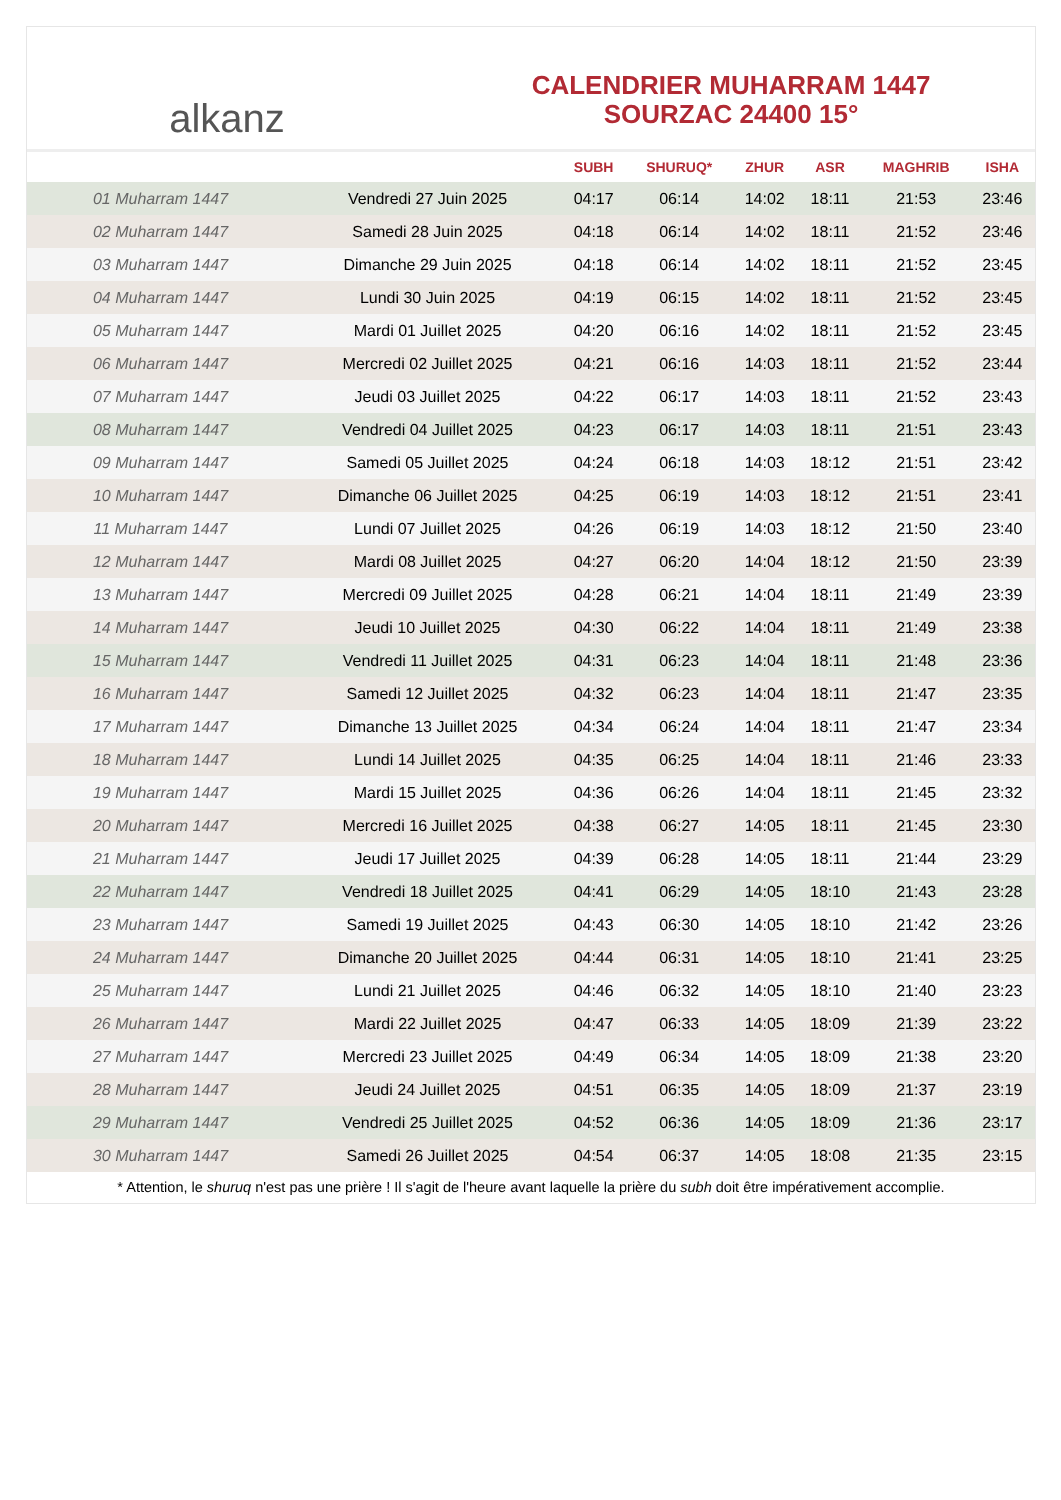alkanz
CALENDRIER MUHARRAM 1447
SOURZAC 24400 15°
| | | SUBH | SHURUQ* | ZHUR | ASR | MAGHRIB | ISHA |
| --- | --- | --- | --- | --- | --- | --- | --- |
| 01 Muharram 1447 | Vendredi 27 Juin 2025 | 04:17 | 06:14 | 14:02 | 18:11 | 21:53 | 23:46 |
| 02 Muharram 1447 | Samedi 28 Juin 2025 | 04:18 | 06:14 | 14:02 | 18:11 | 21:52 | 23:46 |
| 03 Muharram 1447 | Dimanche 29 Juin 2025 | 04:18 | 06:14 | 14:02 | 18:11 | 21:52 | 23:45 |
| 04 Muharram 1447 | Lundi 30 Juin 2025 | 04:19 | 06:15 | 14:02 | 18:11 | 21:52 | 23:45 |
| 05 Muharram 1447 | Mardi 01 Juillet 2025 | 04:20 | 06:16 | 14:02 | 18:11 | 21:52 | 23:45 |
| 06 Muharram 1447 | Mercredi 02 Juillet 2025 | 04:21 | 06:16 | 14:03 | 18:11 | 21:52 | 23:44 |
| 07 Muharram 1447 | Jeudi 03 Juillet 2025 | 04:22 | 06:17 | 14:03 | 18:11 | 21:52 | 23:43 |
| 08 Muharram 1447 | Vendredi 04 Juillet 2025 | 04:23 | 06:17 | 14:03 | 18:11 | 21:51 | 23:43 |
| 09 Muharram 1447 | Samedi 05 Juillet 2025 | 04:24 | 06:18 | 14:03 | 18:12 | 21:51 | 23:42 |
| 10 Muharram 1447 | Dimanche 06 Juillet 2025 | 04:25 | 06:19 | 14:03 | 18:12 | 21:51 | 23:41 |
| 11 Muharram 1447 | Lundi 07 Juillet 2025 | 04:26 | 06:19 | 14:03 | 18:12 | 21:50 | 23:40 |
| 12 Muharram 1447 | Mardi 08 Juillet 2025 | 04:27 | 06:20 | 14:04 | 18:12 | 21:50 | 23:39 |
| 13 Muharram 1447 | Mercredi 09 Juillet 2025 | 04:28 | 06:21 | 14:04 | 18:11 | 21:49 | 23:39 |
| 14 Muharram 1447 | Jeudi 10 Juillet 2025 | 04:30 | 06:22 | 14:04 | 18:11 | 21:49 | 23:38 |
| 15 Muharram 1447 | Vendredi 11 Juillet 2025 | 04:31 | 06:23 | 14:04 | 18:11 | 21:48 | 23:36 |
| 16 Muharram 1447 | Samedi 12 Juillet 2025 | 04:32 | 06:23 | 14:04 | 18:11 | 21:47 | 23:35 |
| 17 Muharram 1447 | Dimanche 13 Juillet 2025 | 04:34 | 06:24 | 14:04 | 18:11 | 21:47 | 23:34 |
| 18 Muharram 1447 | Lundi 14 Juillet 2025 | 04:35 | 06:25 | 14:04 | 18:11 | 21:46 | 23:33 |
| 19 Muharram 1447 | Mardi 15 Juillet 2025 | 04:36 | 06:26 | 14:04 | 18:11 | 21:45 | 23:32 |
| 20 Muharram 1447 | Mercredi 16 Juillet 2025 | 04:38 | 06:27 | 14:05 | 18:11 | 21:45 | 23:30 |
| 21 Muharram 1447 | Jeudi 17 Juillet 2025 | 04:39 | 06:28 | 14:05 | 18:11 | 21:44 | 23:29 |
| 22 Muharram 1447 | Vendredi 18 Juillet 2025 | 04:41 | 06:29 | 14:05 | 18:10 | 21:43 | 23:28 |
| 23 Muharram 1447 | Samedi 19 Juillet 2025 | 04:43 | 06:30 | 14:05 | 18:10 | 21:42 | 23:26 |
| 24 Muharram 1447 | Dimanche 20 Juillet 2025 | 04:44 | 06:31 | 14:05 | 18:10 | 21:41 | 23:25 |
| 25 Muharram 1447 | Lundi 21 Juillet 2025 | 04:46 | 06:32 | 14:05 | 18:10 | 21:40 | 23:23 |
| 26 Muharram 1447 | Mardi 22 Juillet 2025 | 04:47 | 06:33 | 14:05 | 18:09 | 21:39 | 23:22 |
| 27 Muharram 1447 | Mercredi 23 Juillet 2025 | 04:49 | 06:34 | 14:05 | 18:09 | 21:38 | 23:20 |
| 28 Muharram 1447 | Jeudi 24 Juillet 2025 | 04:51 | 06:35 | 14:05 | 18:09 | 21:37 | 23:19 |
| 29 Muharram 1447 | Vendredi 25 Juillet 2025 | 04:52 | 06:36 | 14:05 | 18:09 | 21:36 | 23:17 |
| 30 Muharram 1447 | Samedi 26 Juillet 2025 | 04:54 | 06:37 | 14:05 | 18:08 | 21:35 | 23:15 |
* Attention, le shuruq n'est pas une prière ! Il s'agit de l'heure avant laquelle la prière du subh doit être impérativement accomplie.